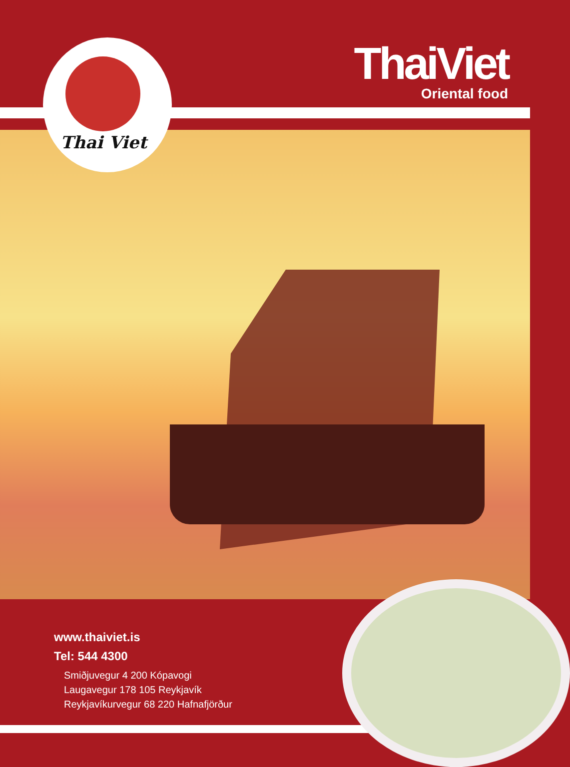Thai Viet
ThaiViet
Oriental food
www.thaiviet.is
Tel: 544 4300
Smiðjuvegur 4 200 Kópavogi
Laugavegur 178 105 Reykjavík
Reykjavíkurvegur 68 220 Hafnafjörður